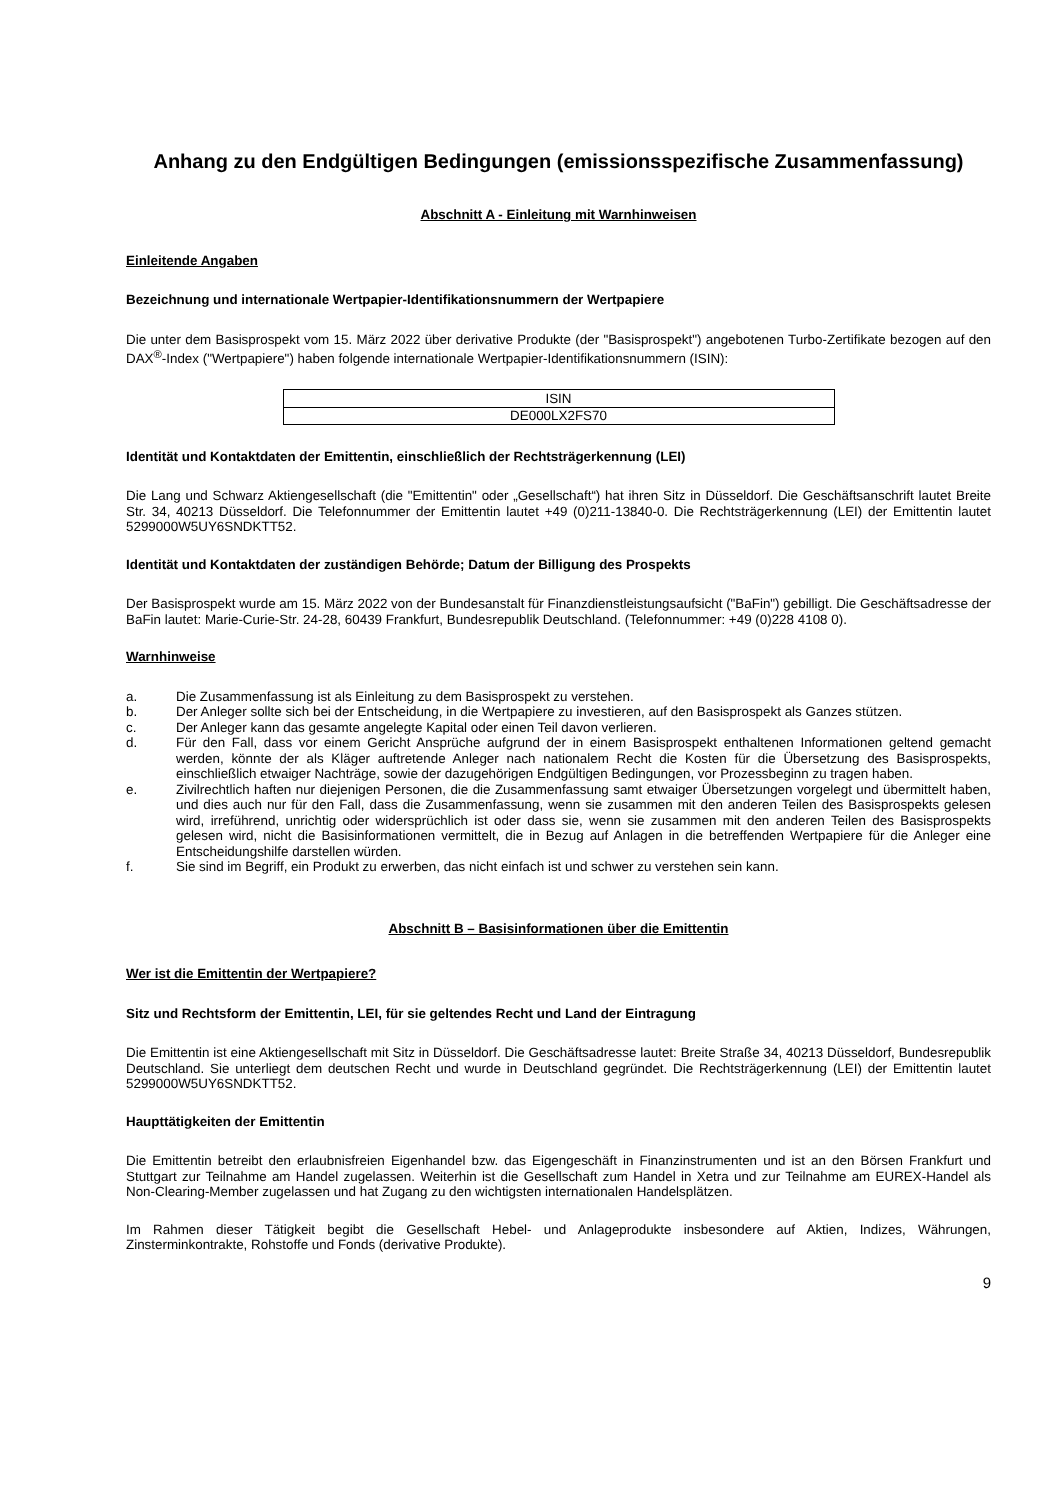Anhang zu den Endgültigen Bedingungen (emissionsspezifische Zusammenfassung)
Abschnitt A - Einleitung mit Warnhinweisen
Einleitende Angaben
Bezeichnung und internationale Wertpapier-Identifikationsnummern der Wertpapiere
Die unter dem Basisprospekt vom 15. März 2022 über derivative Produkte (der "Basisprospekt") angebotenen Turbo-Zertifikate bezogen auf den DAX<sup>®</sup>-Index ("Wertpapiere") haben folgende internationale Wertpapier-Identifikationsnummern (ISIN):
| ISIN |
| --- |
| DE000LX2FS70 |
Identität und Kontaktdaten der Emittentin, einschließlich der Rechtsträgerkennung (LEI)
Die Lang und Schwarz Aktiengesellschaft (die "Emittentin" oder „Gesellschaft“) hat ihren Sitz in Düsseldorf. Die Geschäftsanschrift lautet Breite Str. 34, 40213 Düsseldorf. Die Telefonnummer der Emittentin lautet +49 (0)211-13840-0. Die Rechtsträgerkennung (LEI) der Emittentin lautet 5299000W5UY6SNDKTT52.
Identität und Kontaktdaten der zuständigen Behörde; Datum der Billigung des Prospekts
Der Basisprospekt wurde am 15. März 2022 von der Bundesanstalt für Finanzdienstleistungsaufsicht ("BaFin") gebilligt. Die Geschäftsadresse der BaFin lautet: Marie-Curie-Str. 24-28, 60439 Frankfurt, Bundesrepublik Deutschland. (Telefonnummer: +49 (0)228 4108 0).
Warnhinweise
a. Die Zusammenfassung ist als Einleitung zu dem Basisprospekt zu verstehen.
b. Der Anleger sollte sich bei der Entscheidung, in die Wertpapiere zu investieren, auf den Basisprospekt als Ganzes stützen.
c. Der Anleger kann das gesamte angelegte Kapital oder einen Teil davon verlieren.
d. Für den Fall, dass vor einem Gericht Ansprüche aufgrund der in einem Basisprospekt enthaltenen Informationen geltend gemacht werden, könnte der als Kläger auftretende Anleger nach nationalem Recht die Kosten für die Übersetzung des Basisprospekts, einschließlich etwaiger Nachträge, sowie der dazugehörigen Endgültigen Bedingungen, vor Prozessbeginn zu tragen haben.
e. Zivilrechtlich haften nur diejenigen Personen, die die Zusammenfassung samt etwaiger Übersetzungen vorgelegt und übermittelt haben, und dies auch nur für den Fall, dass die Zusammenfassung, wenn sie zusammen mit den anderen Teilen des Basisprospekts gelesen wird, irreführend, unrichtig oder widersprüchlich ist oder dass sie, wenn sie zusammen mit den anderen Teilen des Basisprospekts gelesen wird, nicht die Basisinformationen vermittelt, die in Bezug auf Anlagen in die betreffenden Wertpapiere für die Anleger eine Entscheidungshilfe darstellen würden.
f. Sie sind im Begriff, ein Produkt zu erwerben, das nicht einfach ist und schwer zu verstehen sein kann.
Abschnitt B – Basisinformationen über die Emittentin
Wer ist die Emittentin der Wertpapiere?
Sitz und Rechtsform der Emittentin, LEI, für sie geltendes Recht und Land der Eintragung
Die Emittentin ist eine Aktiengesellschaft mit Sitz in Düsseldorf. Die Geschäftsadresse lautet: Breite Straße 34, 40213 Düsseldorf, Bundesrepublik Deutschland. Sie unterliegt dem deutschen Recht und wurde in Deutschland gegründet. Die Rechtsträgerkennung (LEI) der Emittentin lautet 5299000W5UY6SNDKTT52.
Haupttätigkeiten der Emittentin
Die Emittentin betreibt den erlaubnisfreien Eigenhandel bzw. das Eigengeschäft in Finanzinstrumenten und ist an den Börsen Frankfurt und Stuttgart zur Teilnahme am Handel zugelassen. Weiterhin ist die Gesellschaft zum Handel in Xetra und zur Teilnahme am EUREX-Handel als Non-Clearing-Member zugelassen und hat Zugang zu den wichtigsten internationalen Handelsplätzen.
Im Rahmen dieser Tätigkeit begibt die Gesellschaft Hebel- und Anlageprodukte insbesondere auf Aktien, Indizes, Währungen, Zinsterminkontrakte, Rohstoffe und Fonds (derivative Produkte).
9